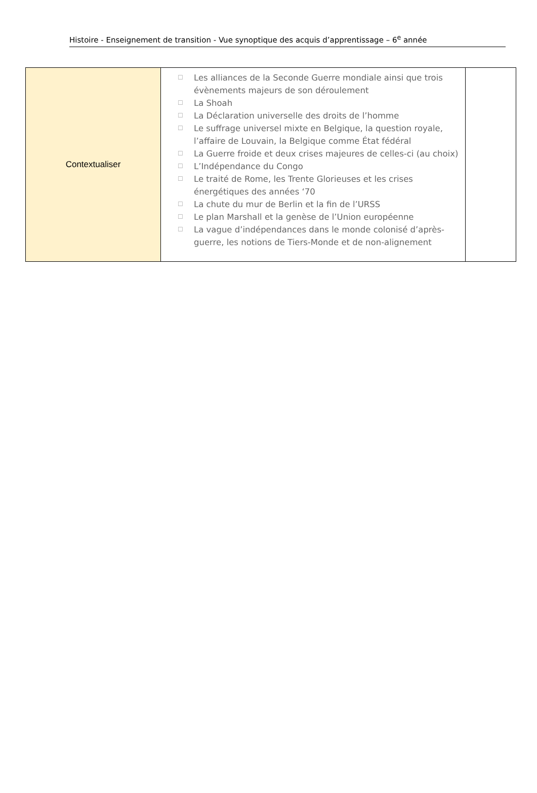Histoire - Enseignement de transition - Vue synoptique des acquis d’apprentissage – 6<sup>e</sup> année
| Contextualiser | ☐ Les alliances de la Seconde Guerre mondiale ainsi que trois évènements majeurs de son déroulement ☐ La Shoah ☐ La Déclaration universelle des droits de l’homme ☐ Le suffrage universel mixte en Belgique, la question royale, l’affaire de Louvain, la Belgique comme État fédéral ☐ La Guerre froide et deux crises majeures de celles-ci (au choix) ☐ L’Indépendance du Congo ☐ Le traité de Rome, les Trente Glorieuses et les crises énergétiques des années ‘70 ☐ La chute du mur de Berlin et la fin de l’URSS ☐ Le plan Marshall et la genèse de l’Union européenne ☐ La vague d’indépendances dans le monde colonisé d’après-guerre, les notions de Tiers-Monde et de non-alignement | |